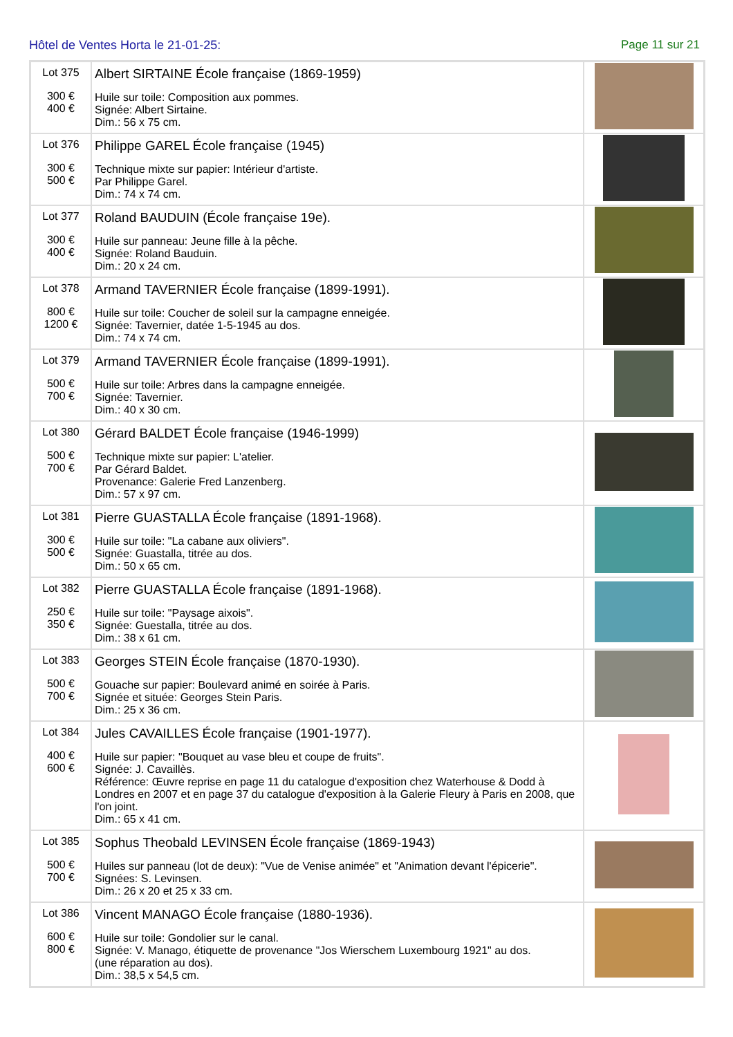Hôtel de Ventes Horta le 21-01-25: Page 11 sur 21
| Lot 375 300 € 400 € | Albert SIRTAINE École française (1869-1959) Huile sur toile: Composition aux pommes. Signée: Albert Sirtaine. Dim.: 56 x 75 cm. | |
| Lot 376 300 € 500 € | Philippe GAREL École française (1945) Technique mixte sur papier: Intérieur d'artiste. Par Philippe Garel. Dim.: 74 x 74 cm. | |
| Lot 377 300 € 400 € | Roland BAUDUIN (École française 19e). Huile sur panneau: Jeune fille à la pêche. Signée: Roland Bauduin. Dim.: 20 x 24 cm. | |
| Lot 378 800 € 1200 € | Armand TAVERNIER École française (1899-1991). Huile sur toile: Coucher de soleil sur la campagne enneigée. Signée: Tavernier, datée 1-5-1945 au dos. Dim.: 74 x 74 cm. | |
| Lot 379 500 € 700 € | Armand TAVERNIER École française (1899-1991). Huile sur toile: Arbres dans la campagne enneigée. Signée: Tavernier. Dim.: 40 x 30 cm. | |
| Lot 380 500 € 700 € | Gérard BALDET École française (1946-1999) Technique mixte sur papier: L'atelier. Par Gérard Baldet. Provenance: Galerie Fred Lanzenberg. Dim.: 57 x 97 cm. | |
| Lot 381 300 € 500 € | Pierre GUASTALLA École française (1891-1968). Huile sur toile: "La cabane aux oliviers". Signée: Guastalla, titrée au dos. Dim.: 50 x 65 cm. | |
| Lot 382 250 € 350 € | Pierre GUASTALLA École française (1891-1968). Huile sur toile: "Paysage aixois". Signée: Guestalla, titrée au dos. Dim.: 38 x 61 cm. | |
| Lot 383 500 € 700 € | Georges STEIN École française (1870-1930). Gouache sur papier: Boulevard animé en soirée à Paris. Signée et située: Georges Stein Paris. Dim.: 25 x 36 cm. | |
| Lot 384 400 € 600 € | Jules CAVAILLES École française (1901-1977). Huile sur papier: "Bouquet au vase bleu et coupe de fruits". Signée: J. Cavaillès. Référence: Œuvre reprise en page 11 du catalogue d'exposition chez Waterhouse & Dodd à Londres en 2007 et en page 37 du catalogue d'exposition à la Galerie Fleury à Paris en 2008, que l'on joint. Dim.: 65 x 41 cm. | |
| Lot 385 500 € 700 € | Sophus Theobald LEVINSEN École française (1869-1943) Huiles sur panneau (lot de deux): "Vue de Venise animée" et "Animation devant l'épicerie". Signées: S. Levinsen. Dim.: 26 x 20 et 25 x 33 cm. | |
| Lot 386 600 € 800 € | Vincent MANAGO École française (1880-1936). Huile sur toile: Gondolier sur le canal. Signée: V. Manago, étiquette de provenance "Jos Wierschem Luxembourg 1921" au dos. (une réparation au dos). Dim.: 38,5 x 54,5 cm. | |